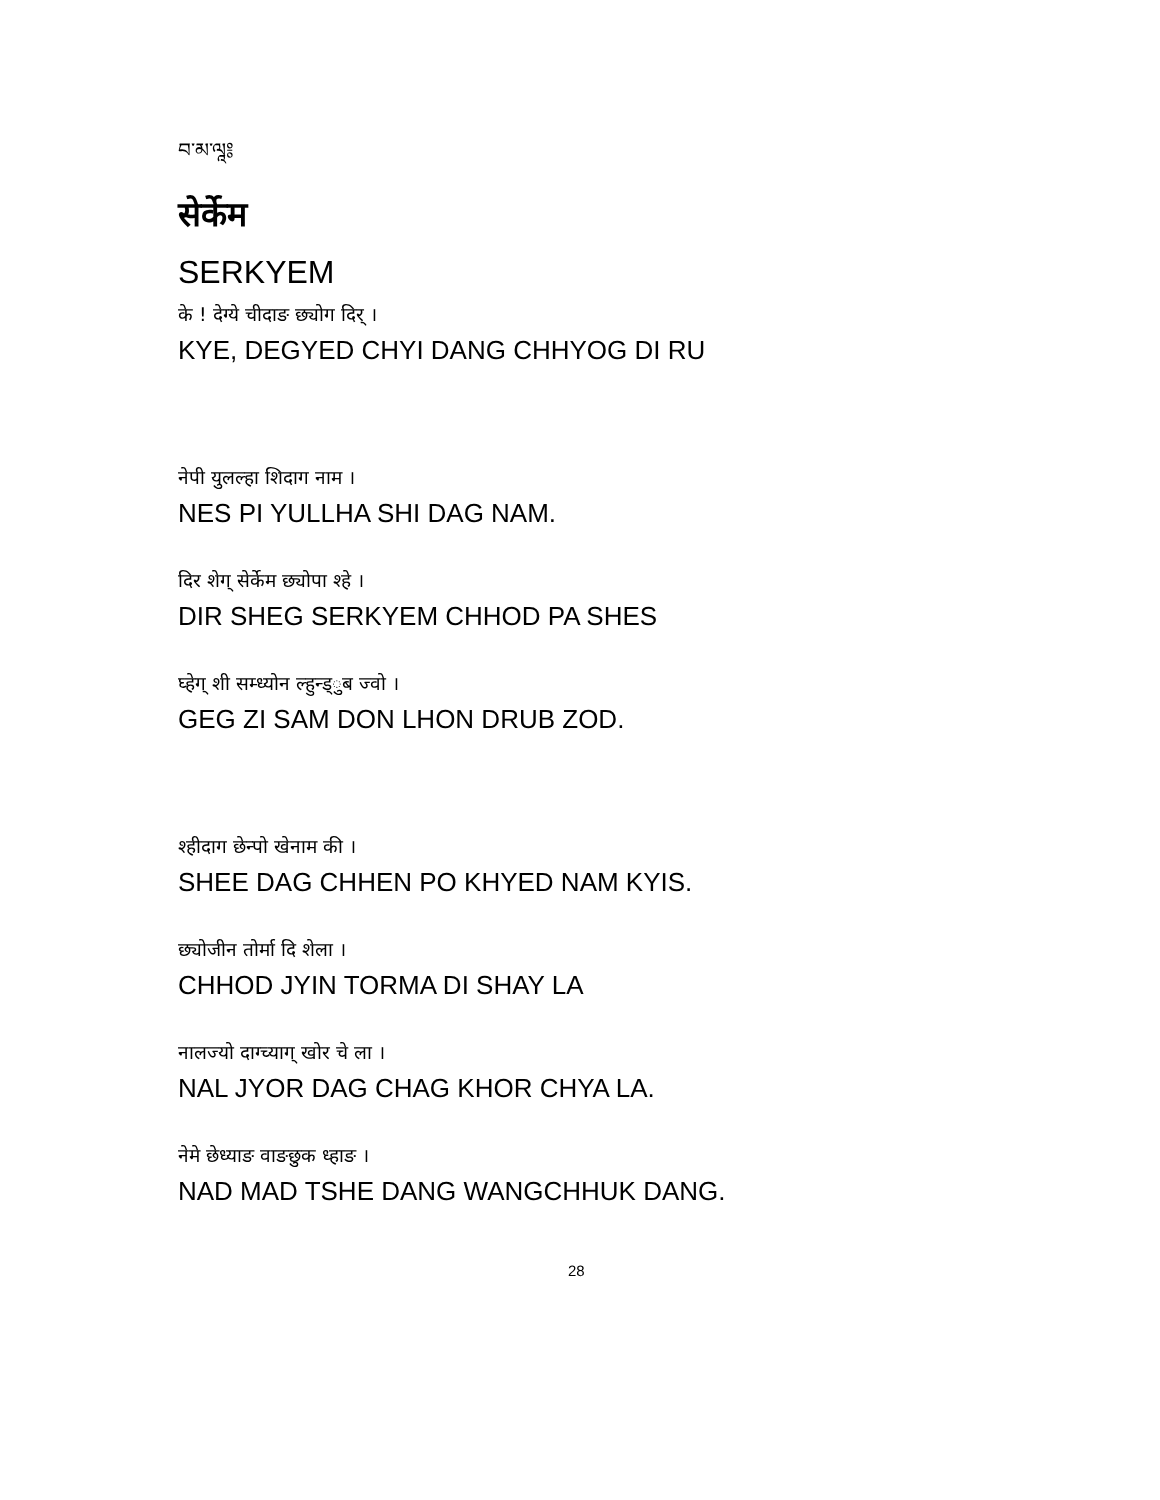བ་མ་ལཱ༔
सेर्केम
SERKYEM
के ! देग्ये चीदाङ छ्योग दिर् ।
KYE, DEGYED CHYI DANG CHHYOG DI RU
नेपी युलल्हा शिदाग नाम ।
NES PI YULLHA SHI DAG NAM.
दिर शेग् सेर्केम छ्योपा श्हे ।
DIR SHEG SERKYEM CHHOD PA SHES
घ्हेग् शी सम्ध्योन ल्हुन्ड्ुब ज्वो ।
GEG ZI SAM DON LHON DRUB ZOD.
श्हीदाग छेन्पो खेनाम की ।
SHEE DAG CHHEN PO KHYED NAM KYIS.
छ्योजीन तोर्मा दि शेला ।
CHHOD JYIN TORMA DI SHAY LA
नालज्यो दाग्च्याग् खोर चे ला ।
NAL JYOR DAG CHAG KHOR CHYA LA.
नेमे छेध्याङ वाङछुक ध्हाङ ।
NAD MAD TSHE DANG WANGCHHUK DANG.
28